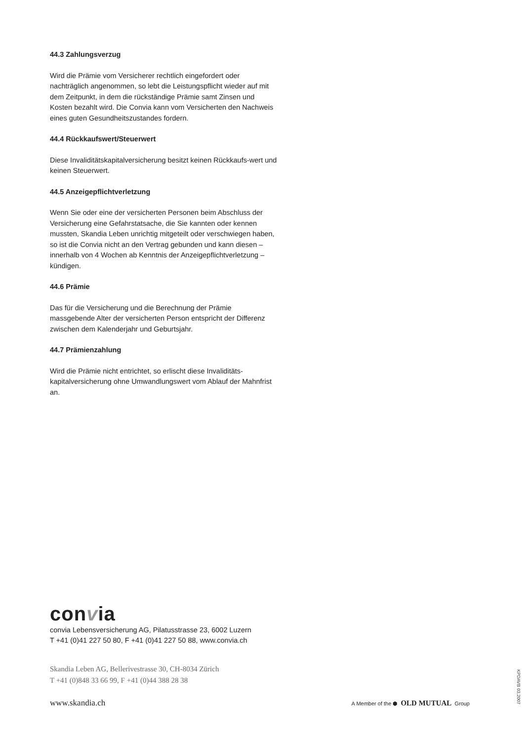44.3 Zahlungsverzug
Wird die Prämie vom Versicherer rechtlich eingefordert oder nachträglich angenommen, so lebt die Leistungspflicht wieder auf mit dem Zeitpunkt, in dem die rückständige Prämie samt Zinsen und Kosten bezahlt wird. Die Convia kann vom Versicherten den Nachweis eines guten Gesundheitszustandes fordern.
44.4 Rückkaufswert/Steuerwert
Diese Invaliditätskapitalversicherung besitzt keinen Rückkaufs-wert und keinen Steuerwert.
44.5 Anzeigepflichtverletzung
Wenn Sie oder eine der versicherten Personen beim Abschluss der Versicherung eine Gefahrstatsache, die Sie kannten oder kennen mussten, Skandia Leben unrichtig mitgeteilt oder verschwiegen haben, so ist die Convia nicht an den Vertrag gebunden und kann diesen – innerhalb von 4 Wochen ab Kenntnis der Anzeigepflichtverletzung – kündigen.
44.6 Prämie
Das für die Versicherung und die Berechnung der Prämie massgebende Alter der versicherten Person entspricht der Differenz zwischen dem Kalenderjahr und Geburtsjahr.
44.7 Prämienzahlung
Wird die Prämie nicht entrichtet, so erlischt diese Invaliditäts-kapitalversicherung ohne Umwandlungswert vom Ablauf der Mahnfrist an.
convia
convia Lebensversicherung AG, Pilatusstrasse 23, 6002 Luzern
T +41 (0)41 227 50 80, F +41 (0)41 227 50 88, www.convia.ch
Skandia Leben AG, Bellerivestrasse 30, CH-8034 Zürich
T +41 (0)848 33 66 99, F +41 (0)44 388 28 38
www.skandia.ch A Member of the ⬢ OLD MUTUAL Group
KPDAVB 03.2007